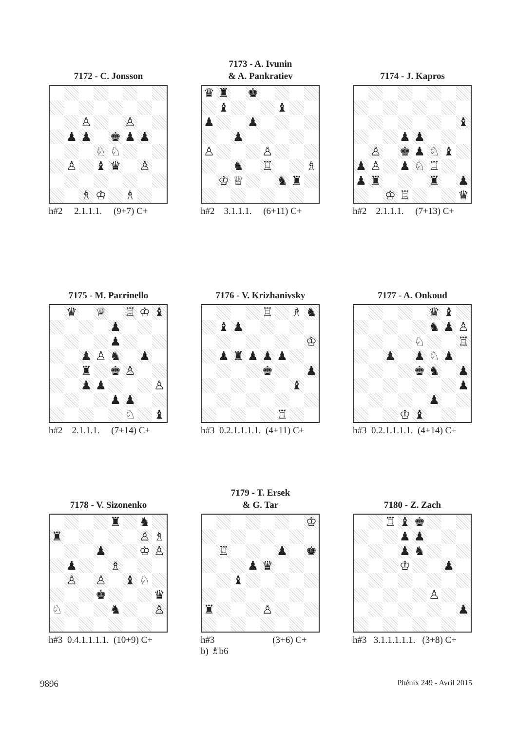7172 - C. Jonsson
| | | ♙ | | | ♙ | | |
| | ♟ | ♟ | | ♚ | ♟ | ♟ | |
| | | | ♘ | ♘ | | | |
| | ♙ | | ♝ | ♛ | | ♙ | |
| | | ♗ | ♔ | | ♗ | | |
h#2 2.1.1.1. (9+7) C+
7173 - A. Ivunin
& A. Pankratiev
| ♛ | ♜ | | ♚ | | | | |
| | ♝ | | | | ♝ | | |
| ♟ | | | ♟ | | | | |
| | | ♟ | | | | | |
| ♙ | | | | ♙ | | | |
| | | ♞ | | ♖ | | | ♗ |
| | ♔ | ♕ | | | ♞ | ♜ | |
h#2 3.1.1.1. (6+11) C+
7174 - J. Kapros
| | | | | | | | ♝ |
| | | | ♟ | ♟ | | | |
| | ♙ | | ♚ | ♟ | ♘ | ♝ | |
| ♟ | ♙ | | ♟ | ♘ | ♖ | | |
| ♟ | ♜ | | | | ♜ | | ♟ |
| | | ♔ | ♖ | | | | ♛ |
h#2 2.1.1.1. (7+13) C+
7175 - M. Parrinello
| | ♛ | | ♕ | | ♖ | ♔ | ♝ |
| | | | | ♟ | | | |
| | | | | ♟ | | | |
| | | ♟ | ♙ | ♞ | | ♟ | |
| | | ♜ | | ♚ | ♙ | | |
| | | ♟ | ♟ | | | | ♙ |
| | | | | ♟ | ♟ | | |
| | | | | | ♘ | | ♝ |
h#2 2.1.1.1. (7+14) C+
7176 - V. Krizhanivsky
| | | | | ♖ | | ♗ | ♞ |
| | ♝ | ♟ | | | | | |
| | | | | | | | ♔ |
| | ♟ | ♜ | ♟ | ♟ | ♟ | | |
| | | | | ♚ | | | ♟ |
| | | | | | | ♝ | |
| | | | | | ♖ | | |
h#3 0.2.1.1.1.1. (4+11) C+
7177 - A. Onkoud
| | | | | | ♛ | ♝ | |
| | | | | | ♞ | ♟ | ♙ |
| | | | | ♘ | | | ♖ |
| | | ♟ | | ♟ | ♘ | ♟ | |
| | | | | ♚ | ♞ | | ♟ |
| | | | | | | | ♟ |
| | | | | | ♟ | | |
| | | | ♔ | ♝ | | | |
h#3 0.2.1.1.1.1. (4+14) C+
7178 - V. Sizonenko
| | | | | ♜ | | ♞ | |
| ♜ | | | | | | ♙ | ♗ |
| | | | ♟ | | | ♔ | ♙ |
| | ♟ | | | ♗ | | | |
| | ♙ | | ♙ | | ♝ | ♘ | |
| | | | ♚ | | | | ♛ |
| ♘ | | | | ♞ | | | ♙ |
h#3 0.4.1.1.1.1. (10+9) C+
7179 - T. Ersek
& G. Tar
| | | | | | | | ♔ |
| | ♖ | | | | ♟ | | ♚ |
| | | | ♟ | ♛ | | | |
| | | ♝ | | | | | |
| ♜ | | | | ♙ | | | |
h#3 (3+6) C+ b) ♗b6
7180 - Z. Zach
| | | ♖ | ♝ | ♚ | | | |
| | | | ♟ | ♟ | | | |
| | | | ♟ | ♞ | | | |
| | | | ♔ | | | ♟ | |
| | | | | | ♙ | | |
| | | | | | | | ♟ |
h#3 3.1.1.1.1.1. (3+8) C+
9896 Phénix 249 - Avril 2015